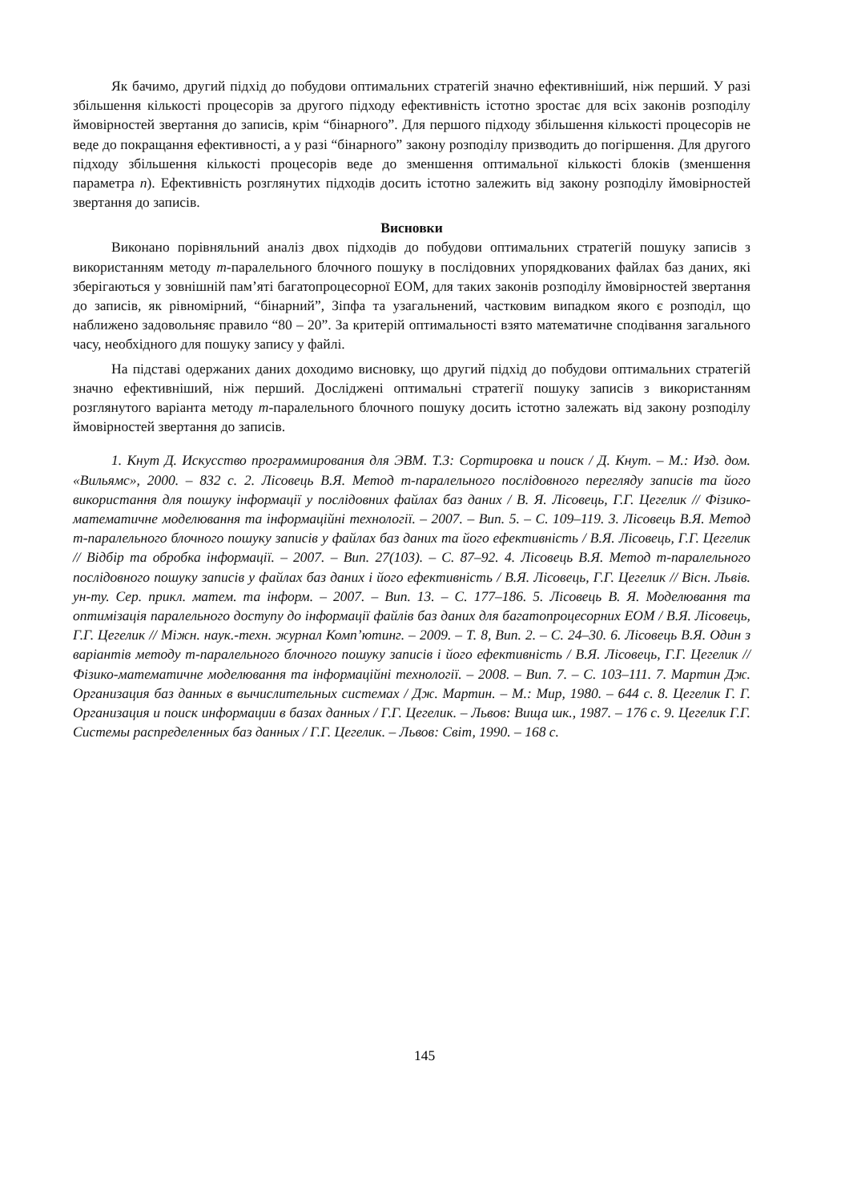Як бачимо, другий підхід до побудови оптимальних стратегій значно ефективніший, ніж перший. У разі збільшення кількості процесорів за другого підходу ефективність істотно зростає для всіх законів розподілу ймовірностей звертання до записів, крім “бінарного”. Для першого підходу збільшення кількості процесорів не веде до покращання ефективності, а у разі “бінарного” закону розподілу призводить до погіршення. Для другого підходу збільшення кількості процесорів веде до зменшення оптимальної кількості блоків (зменшення параметра n). Ефективність розглянутих підходів досить істотно залежить від закону розподілу ймовірностей звертання до записів.
Висновки
Виконано порівняльний аналіз двох підходів до побудови оптимальних стратегій пошуку записів з використанням методу m-паралельного блочного пошуку в послідовних упорядкованих файлах баз даних, які зберігаються у зовнішній пам’яті багатопроцесорної ЕОМ, для таких законів розподілу ймовірностей звертання до записів, як рівномірний, “бінарний”, Зіпфа та узагальнений, частковим випадком якого є розподіл, що наближено задовольняє правило “80 – 20”. За критерій оптимальності взято математичне сподівання загального часу, необхідного для пошуку запису у файлі.
На підставі одержаних даних доходимо висновку, що другий підхід до побудови оптимальних стратегій значно ефективніший, ніж перший. Досліджені оптимальні стратегії пошуку записів з використанням розглянутого варіанта методу m-паралельного блочного пошуку досить істотно залежать від закону розподілу ймовірностей звертання до записів.
1. Кнут Д. Искусство программирования для ЭВМ. Т.3: Сортировка и поиск / Д. Кнут. – М.: Изд. дом. «Вильямс», 2000. – 832 с. 2. Лісовець В.Я. Метод m-паралельного послідовного перегляду записів та його використання для пошуку інформації у послідовних файлах баз даних / В. Я. Лісовець, Г.Г. Цегелик // Фізико-математичне моделювання та інформаційні технології. – 2007. – Вип. 5. – С. 109–119. 3. Лісовець В.Я. Метод m-паралельного блочного пошуку записів у файлах баз даних та його ефективність / В.Я. Лісовець, Г.Г. Цегелик // Відбір та обробка інформації. – 2007. – Вип. 27(103). – С. 87–92. 4. Лісовець В.Я. Метод m-паралельного послідовного пошуку записів у файлах баз даних і його ефективність / В.Я. Лісовець, Г.Г. Цегелик // Вісн. Львів. ун-ту. Сер. прикл. матем. та інформ. – 2007. – Вип. 13. – С. 177–186. 5. Лісовець В. Я. Моделювання та оптимізація паралельного доступу до інформації файлів баз даних для багатопроцесорних ЕОМ / В.Я. Лісовець, Г.Г. Цегелик // Міжн. наук.-техн. журнал Комп’ютинг. – 2009. – Т. 8, Вип. 2. – С. 24–30. 6. Лісовець В.Я. Один з варіантів методу m-паралельного блочного пошуку записів і його ефективність / В.Я. Лісовець, Г.Г. Цегелик // Фізико-математичне моделювання та інформаційні технології. – 2008. – Вип. 7. – С. 103–111. 7. Мартин Дж. Организация баз данных в вычислительных системах / Дж. Мартин. – М.: Мир, 1980. – 644 с. 8. Цегелик Г. Г. Организация и поиск информации в базах данных / Г.Г. Цегелик. – Львов: Вища шк., 1987. – 176 с. 9. Цегелик Г.Г. Системы распределенных баз данных / Г.Г. Цегелик. – Львов: Світ, 1990. – 168 с.
145